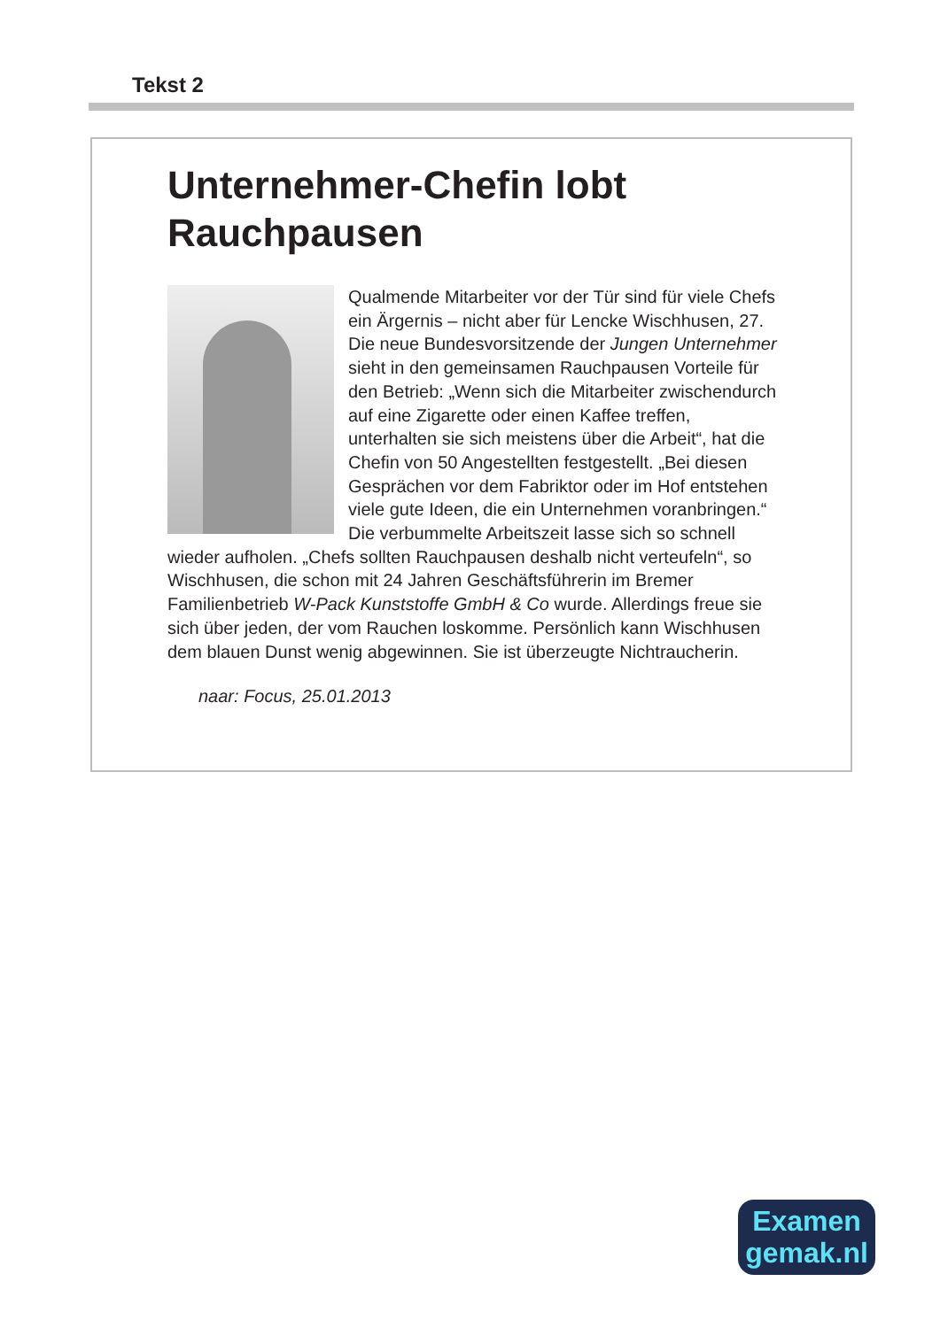Tekst 2
Unternehmer-Chefin lobt Rauchpausen
Qualmende Mitarbeiter vor der Tür sind für viele Chefs ein Ärgernis – nicht aber für Lencke Wischhusen, 27. Die neue Bundesvorsitzende der Jungen Unternehmer sieht in den gemeinsamen Rauchpausen Vorteile für den Betrieb: „Wenn sich die Mitarbeiter zwischendurch auf eine Zigarette oder einen Kaffee treffen, unterhalten sie sich meistens über die Arbeit“, hat die Chefin von 50 Angestellten festgestellt. „Bei diesen Gesprächen vor dem Fabriktor oder im Hof entstehen viele gute Ideen, die ein Unternehmen voranbringen.“ Die verbummelte Arbeitszeit lasse sich so schnell wieder aufholen. „Chefs sollten Rauchpausen deshalb nicht verteufeln“, so Wischhusen, die schon mit 24 Jahren Geschäftsführerin im Bremer Familienbetrieb W-Pack Kunststoffe GmbH & Co wurde. Allerdings freue sie sich über jeden, der vom Rauchen loskomme. Persönlich kann Wischhusen dem blauen Dunst wenig abgewinnen. Sie ist überzeugte Nichtraucherin.
naar: Focus, 25.01.2013
Examen
gemak.nl